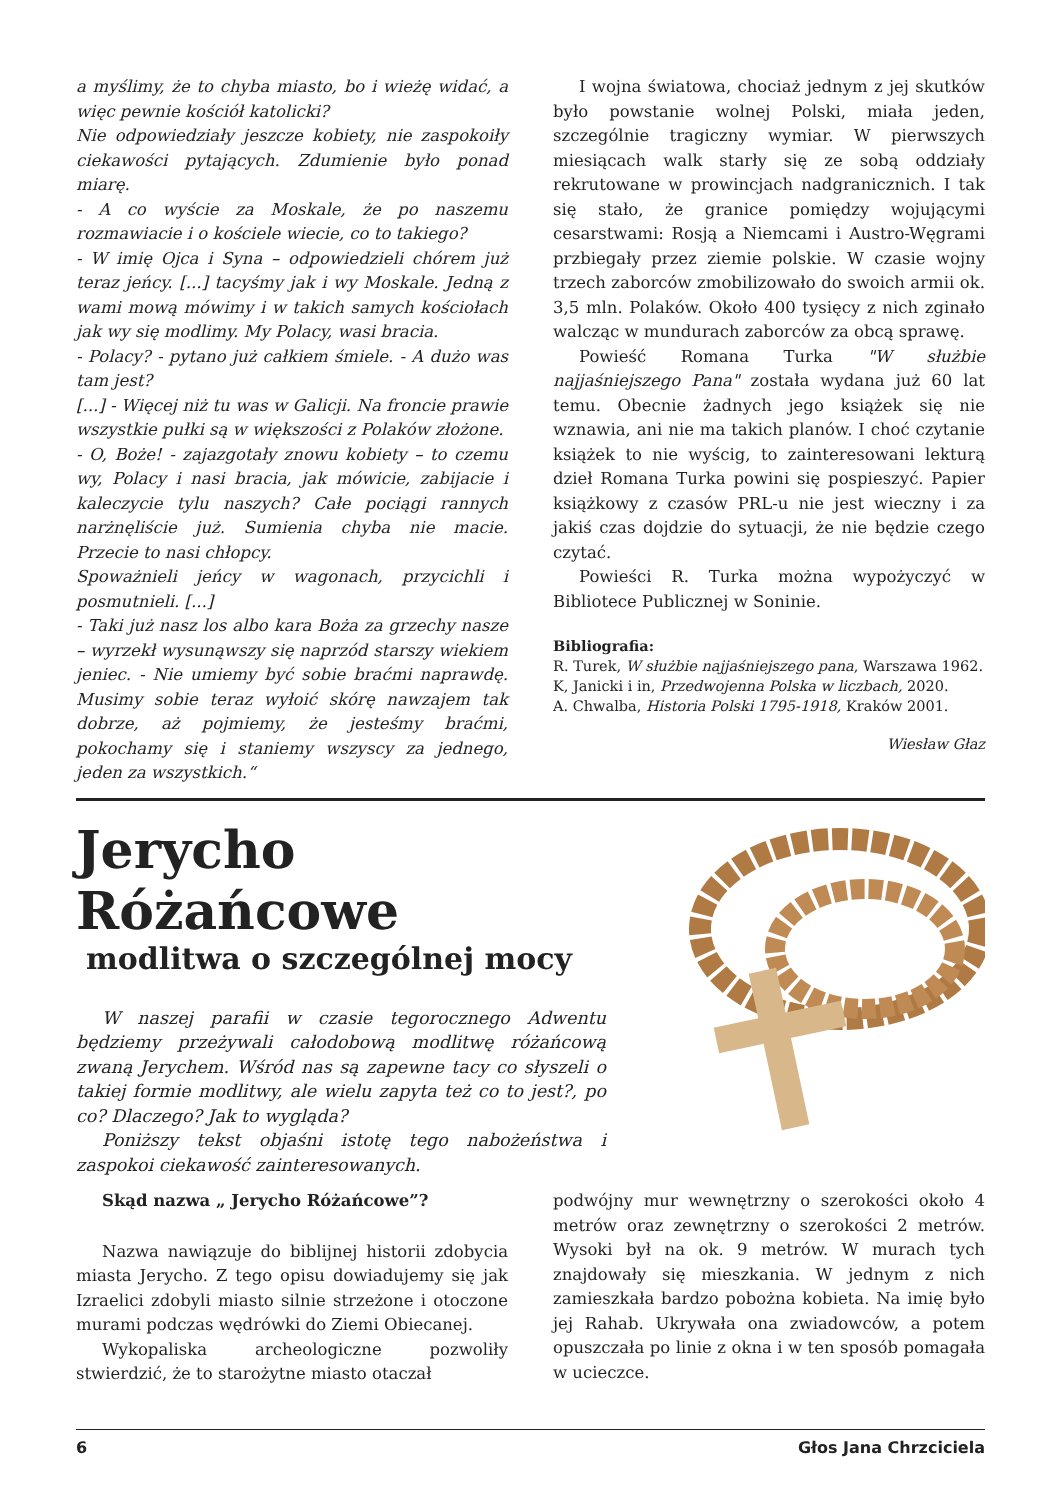a myślimy, że to chyba miasto, bo i wieżę widać, a więc pewnie kościół katolicki?
Nie odpowiedziały jeszcze kobiety, nie zaspokoiły ciekawości pytających. Zdumienie było ponad miarę.
- A co wyście za Moskale, że po naszemu rozmawiacie i o kościele wiecie, co to takiego?
- W imię Ojca i Syna – odpowiedzieli chórem już teraz jeńcy. [...] tacyśmy jak i wy Moskale. Jedną z wami mową mówimy i w takich samych kościołach jak wy się modlimy. My Polacy, wasi bracia.
- Polacy? - pytano już całkiem śmiele. - A dużo was tam jest?
[...] - Więcej niż tu was w Galicji. Na froncie prawie wszystkie pułki są w większości z Polaków złożone.
- O, Boże! - zajazgotały znowu kobiety – to czemu wy, Polacy i nasi bracia, jak mówicie, zabijacie i kaleczycie tylu naszych? Całe pociągi rannych narżnęliście już. Sumienia chyba nie macie. Przecie to nasi chłopcy.
Spoważnieli jeńcy w wagonach, przycichli i posmutnieli. [...]
- Taki już nasz los albo kara Boża za grzechy nasze – wyrzekł wysunąwszy się naprzód starszy wiekiem jeniec. - Nie umiemy być sobie braćmi naprawdę. Musimy sobie teraz wyłoić skórę nawzajem tak dobrze, aż pojmiemy, że jesteśmy braćmi, pokochamy się i staniemy wszyscy za jednego, jeden za wszystkich.“
I wojna światowa, chociaż jednym z jej skutków było powstanie wolnej Polski, miała jeden, szczególnie tragiczny wymiar. W pierwszych miesiącach walk starły się ze sobą oddziały rekrutowane w prowincjach nadgranicznich. I tak się stało, że granice pomiędzy wojującymi cesarstwami: Rosją a Niemcami i Austro-Węgrami przbiegały przez ziemie polskie. W czasie wojny trzech zaborców zmobilizowało do swoich armii ok. 3,5 mln. Polaków. Około 400 tysięcy z nich zginało walcząc w mundurach zaborców za obcą sprawę.
Powieść Romana Turka "W służbie najjaśniejszego Pana" została wydana już 60 lat temu. Obecnie żadnych jego książek się nie wznawia, ani nie ma takich planów. I choć czytanie książek to nie wyścig, to zainteresowani lekturą dzieł Romana Turka powini się pospieszyć. Papier książkowy z czasów PRL-u nie jest wieczny i za jakiś czas dojdzie do sytuacji, że nie będzie czego czytać.
Powieści R. Turka można wypożyczyć w Bibliotece Publicznej w Soninie.
Bibliografia:
R. Turek, W służbie najjaśniejszego pana, Warszawa 1962.
K, Janicki i in, Przedwojenna Polska w liczbach, 2020.
A. Chwalba, Historia Polski 1795-1918, Kraków 2001.
Wiesław Głaz
Jerycho Różańcowe
modlitwa o szczególnej mocy
W naszej parafii w czasie tegorocznego Adwentu będziemy przeżywali całodobową modlitwę różańcową zwaną Jerychem. Wśród nas są zapewne tacy co słyszeli o takiej formie modlitwy, ale wielu zapyta też co to jest?, po co? Dlaczego? Jak to wygląda?
Poniższy tekst objaśni istotę tego nabożeństwa i zaspokoi ciekawość zainteresowanych.
Skąd nazwa „ Jerycho Różańcowe”?
Nazwa nawiązuje do biblijnej historii zdobycia miasta Jerycho. Z tego opisu dowiadujemy się jak Izraelici zdobyli miasto silnie strzeżone i otoczone murami podczas wędrówki do Ziemi Obiecanej.
Wykopaliska archeologiczne pozwoliły stwierdzić, że to starożytne miasto otaczał
podwójny mur wewnętrzny o szerokości około 4 metrów oraz zewnętrzny o szerokości 2 metrów. Wysoki był na ok. 9 metrów. W murach tych znajdowały się mieszkania. W jednym z nich zamieszkała bardzo pobożna kobieta. Na imię było jej Rahab. Ukrywała ona zwiadowców, a potem opuszczała po linie z okna i w ten sposób pomagała w ucieczce.
6 Głos Jana Chrzciciela